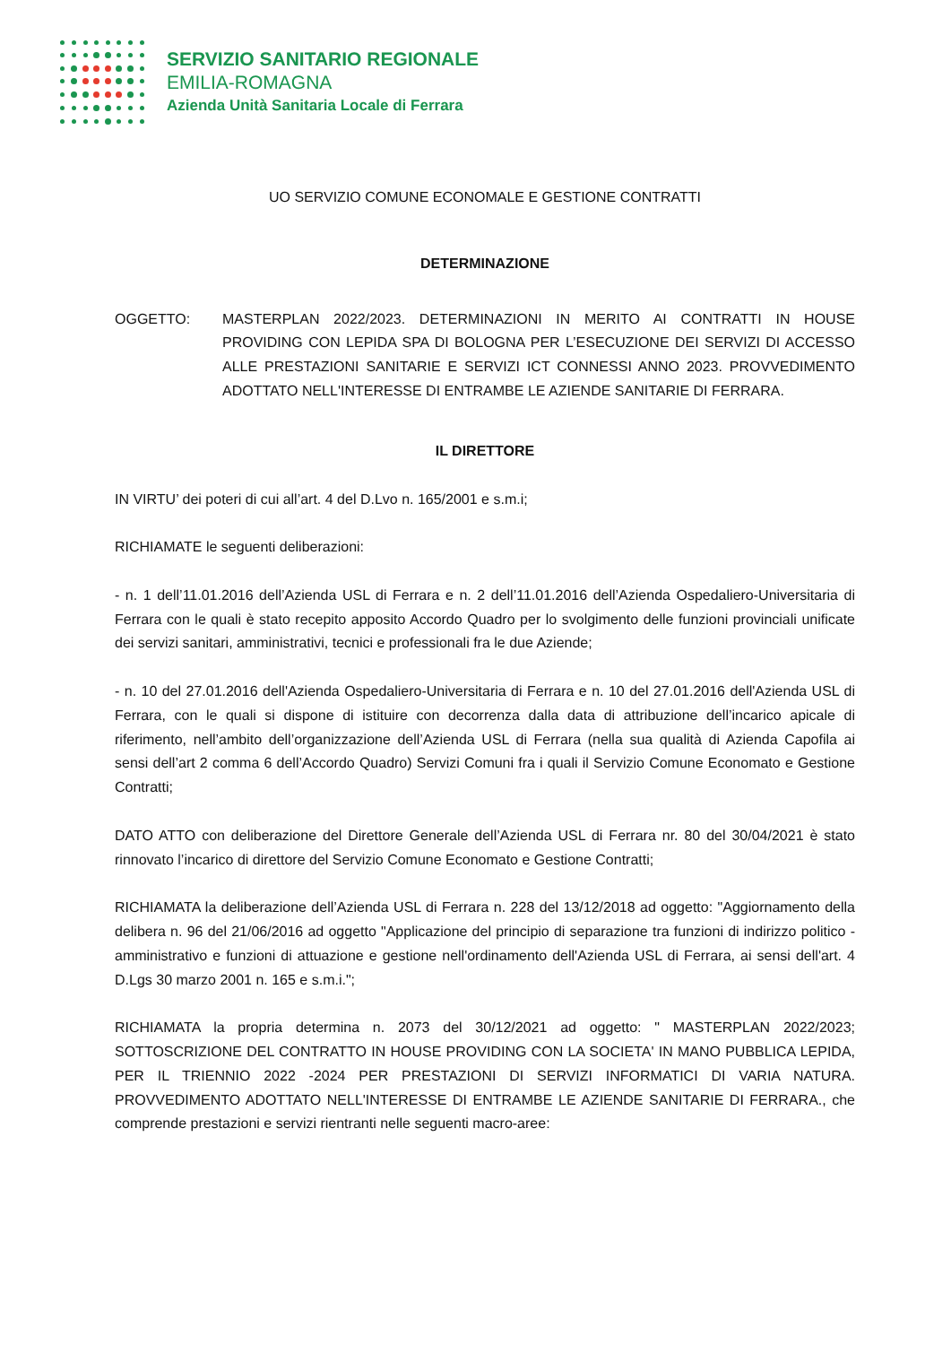SERVIZIO SANITARIO REGIONALE
EMILIA-ROMAGNA
Azienda Unità Sanitaria Locale di Ferrara
UO SERVIZIO COMUNE ECONOMALE E GESTIONE CONTRATTI
DETERMINAZIONE
OGGETTO: MASTERPLAN 2022/2023. DETERMINAZIONI IN MERITO AI CONTRATTI IN HOUSE PROVIDING CON LEPIDA SPA DI BOLOGNA PER L’ESECUZIONE DEI SERVIZI DI ACCESSO ALLE PRESTAZIONI SANITARIE E SERVIZI ICT CONNESSI ANNO 2023. PROVVEDIMENTO ADOTTATO NELL'INTERESSE DI ENTRAMBE LE AZIENDE SANITARIE DI FERRARA.
IL DIRETTORE
IN VIRTU’ dei poteri di cui all’art. 4 del D.Lvo n. 165/2001 e s.m.i;
RICHIAMATE le seguenti deliberazioni:
- n. 1 dell’11.01.2016 dell’Azienda USL di Ferrara e n. 2 dell’11.01.2016 dell’Azienda Ospedaliero-Universitaria di Ferrara con le quali è stato recepito apposito Accordo Quadro per lo svolgimento delle funzioni provinciali unificate dei servizi sanitari, amministrativi, tecnici e professionali fra le due Aziende;
- n. 10 del 27.01.2016 dell'Azienda Ospedaliero-Universitaria di Ferrara e n. 10 del 27.01.2016 dell'Azienda USL di Ferrara, con le quali si dispone di istituire con decorrenza dalla data di attribuzione dell’incarico apicale di riferimento, nell’ambito dell’organizzazione dell’Azienda USL di Ferrara (nella sua qualità di Azienda Capofila ai sensi dell’art 2 comma 6 dell’Accordo Quadro) Servizi Comuni fra i quali il Servizio Comune Economato e Gestione Contratti;
DATO ATTO con deliberazione del Direttore Generale dell’Azienda USL di Ferrara nr. 80 del 30/04/2021 è stato rinnovato l’incarico di direttore del Servizio Comune Economato e Gestione Contratti;
RICHIAMATA la deliberazione dell’Azienda USL di Ferrara n. 228 del 13/12/2018 ad oggetto: "Aggiornamento della delibera n. 96 del 21/06/2016 ad oggetto "Applicazione del principio di separazione tra funzioni di indirizzo politico - amministrativo e funzioni di attuazione e gestione nell'ordinamento dell'Azienda USL di Ferrara, ai sensi dell'art. 4 D.Lgs 30 marzo 2001 n. 165 e s.m.i.";
RICHIAMATA la propria determina n. 2073 del 30/12/2021 ad oggetto: " MASTERPLAN 2022/2023; SOTTOSCRIZIONE DEL CONTRATTO IN HOUSE PROVIDING CON LA SOCIETA' IN MANO PUBBLICA LEPIDA, PER IL TRIENNIO 2022 -2024 PER PRESTAZIONI DI SERVIZI INFORMATICI DI VARIA NATURA. PROVVEDIMENTO ADOTTATO NELL'INTERESSE DI ENTRAMBE LE AZIENDE SANITARIE DI FERRARA., che comprende prestazioni e servizi rientranti nelle seguenti macro-aree: